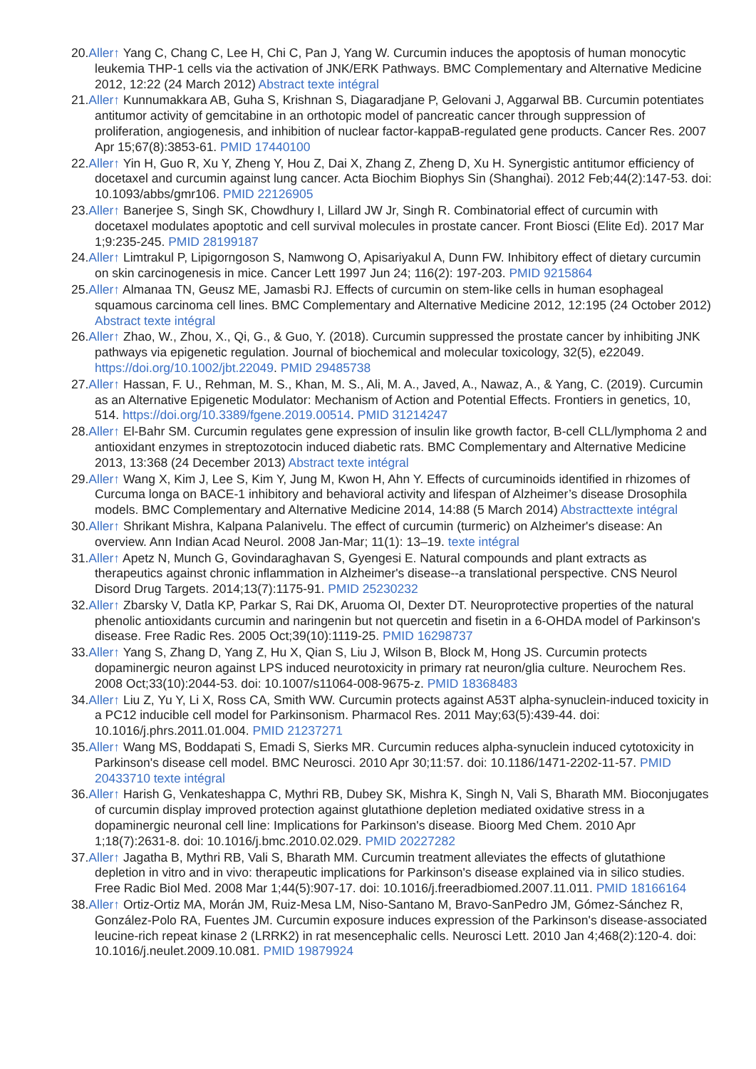20.Aller↑ Yang C, Chang C, Lee H, Chi C, Pan J, Yang W. Curcumin induces the apoptosis of human monocytic leukemia THP-1 cells via the activation of JNK/ERK Pathways. BMC Complementary and Alternative Medicine 2012, 12:22 (24 March 2012) Abstract texte intégral
21.Aller↑ Kunnumakkara AB, Guha S, Krishnan S, Diagaradjane P, Gelovani J, Aggarwal BB. Curcumin potentiates antitumor activity of gemcitabine in an orthotopic model of pancreatic cancer through suppression of proliferation, angiogenesis, and inhibition of nuclear factor-kappaB-regulated gene products. Cancer Res. 2007 Apr 15;67(8):3853-61. PMID 17440100
22.Aller↑ Yin H, Guo R, Xu Y, Zheng Y, Hou Z, Dai X, Zhang Z, Zheng D, Xu H. Synergistic antitumor efficiency of docetaxel and curcumin against lung cancer. Acta Biochim Biophys Sin (Shanghai). 2012 Feb;44(2):147-53. doi: 10.1093/abbs/gmr106. PMID 22126905
23.Aller↑ Banerjee S, Singh SK, Chowdhury I, Lillard JW Jr, Singh R. Combinatorial effect of curcumin with docetaxel modulates apoptotic and cell survival molecules in prostate cancer. Front Biosci (Elite Ed). 2017 Mar 1;9:235-245. PMID 28199187
24.Aller↑ Limtrakul P, Lipigorngoson S, Namwong O, Apisariyakul A, Dunn FW. Inhibitory effect of dietary curcumin on skin carcinogenesis in mice. Cancer Lett 1997 Jun 24; 116(2): 197-203. PMID 9215864
25.Aller↑ Almanaa TN, Geusz ME, Jamasbi RJ. Effects of curcumin on stem-like cells in human esophageal squamous carcinoma cell lines. BMC Complementary and Alternative Medicine 2012, 12:195 (24 October 2012) Abstract texte intégral
26.Aller↑ Zhao, W., Zhou, X., Qi, G., & Guo, Y. (2018). Curcumin suppressed the prostate cancer by inhibiting JNK pathways via epigenetic regulation. Journal of biochemical and molecular toxicology, 32(5), e22049. https://doi.org/10.1002/jbt.22049. PMID 29485738
27.Aller↑ Hassan, F. U., Rehman, M. S., Khan, M. S., Ali, M. A., Javed, A., Nawaz, A., & Yang, C. (2019). Curcumin as an Alternative Epigenetic Modulator: Mechanism of Action and Potential Effects. Frontiers in genetics, 10, 514. https://doi.org/10.3389/fgene.2019.00514. PMID 31214247
28.Aller↑ El-Bahr SM. Curcumin regulates gene expression of insulin like growth factor, B-cell CLL/lymphoma 2 and antioxidant enzymes in streptozotocin induced diabetic rats. BMC Complementary and Alternative Medicine 2013, 13:368 (24 December 2013) Abstract texte intégral
29.Aller↑ Wang X, Kim J, Lee S, Kim Y, Jung M, Kwon H, Ahn Y. Effects of curcuminoids identified in rhizomes of Curcuma longa on BACE-1 inhibitory and behavioral activity and lifespan of Alzheimer’s disease Drosophila models. BMC Complementary and Alternative Medicine 2014, 14:88 (5 March 2014) Abstracttexte intégral
30.Aller↑ Shrikant Mishra, Kalpana Palanivelu. The effect of curcumin (turmeric) on Alzheimer's disease: An overview. Ann Indian Acad Neurol. 2008 Jan-Mar; 11(1): 13–19. texte intégral
31.Aller↑ Apetz N, Munch G, Govindaraghavan S, Gyengesi E. Natural compounds and plant extracts as therapeutics against chronic inflammation in Alzheimer's disease--a translational perspective. CNS Neurol Disord Drug Targets. 2014;13(7):1175-91. PMID 25230232
32.Aller↑ Zbarsky V, Datla KP, Parkar S, Rai DK, Aruoma OI, Dexter DT. Neuroprotective properties of the natural phenolic antioxidants curcumin and naringenin but not quercetin and fisetin in a 6-OHDA model of Parkinson's disease. Free Radic Res. 2005 Oct;39(10):1119-25. PMID 16298737
33.Aller↑ Yang S, Zhang D, Yang Z, Hu X, Qian S, Liu J, Wilson B, Block M, Hong JS. Curcumin protects dopaminergic neuron against LPS induced neurotoxicity in primary rat neuron/glia culture. Neurochem Res. 2008 Oct;33(10):2044-53. doi: 10.1007/s11064-008-9675-z. PMID 18368483
34.Aller↑ Liu Z, Yu Y, Li X, Ross CA, Smith WW. Curcumin protects against A53T alpha-synuclein-induced toxicity in a PC12 inducible cell model for Parkinsonism. Pharmacol Res. 2011 May;63(5):439-44. doi: 10.1016/j.phrs.2011.01.004. PMID 21237271
35.Aller↑ Wang MS, Boddapati S, Emadi S, Sierks MR. Curcumin reduces alpha-synuclein induced cytotoxicity in Parkinson's disease cell model. BMC Neurosci. 2010 Apr 30;11:57. doi: 10.1186/1471-2202-11-57. PMID 20433710 texte intégral
36.Aller↑ Harish G, Venkateshappa C, Mythri RB, Dubey SK, Mishra K, Singh N, Vali S, Bharath MM. Bioconjugates of curcumin display improved protection against glutathione depletion mediated oxidative stress in a dopaminergic neuronal cell line: Implications for Parkinson's disease. Bioorg Med Chem. 2010 Apr 1;18(7):2631-8. doi: 10.1016/j.bmc.2010.02.029. PMID 20227282
37.Aller↑ Jagatha B, Mythri RB, Vali S, Bharath MM. Curcumin treatment alleviates the effects of glutathione depletion in vitro and in vivo: therapeutic implications for Parkinson's disease explained via in silico studies. Free Radic Biol Med. 2008 Mar 1;44(5):907-17. doi: 10.1016/j.freeradbiomed.2007.11.011. PMID 18166164
38.Aller↑ Ortiz-Ortiz MA, Morán JM, Ruiz-Mesa LM, Niso-Santano M, Bravo-SanPedro JM, Gómez-Sánchez R, González-Polo RA, Fuentes JM. Curcumin exposure induces expression of the Parkinson's disease-associated leucine-rich repeat kinase 2 (LRRK2) in rat mesencephalic cells. Neurosci Lett. 2010 Jan 4;468(2):120-4. doi: 10.1016/j.neulet.2009.10.081. PMID 19879924